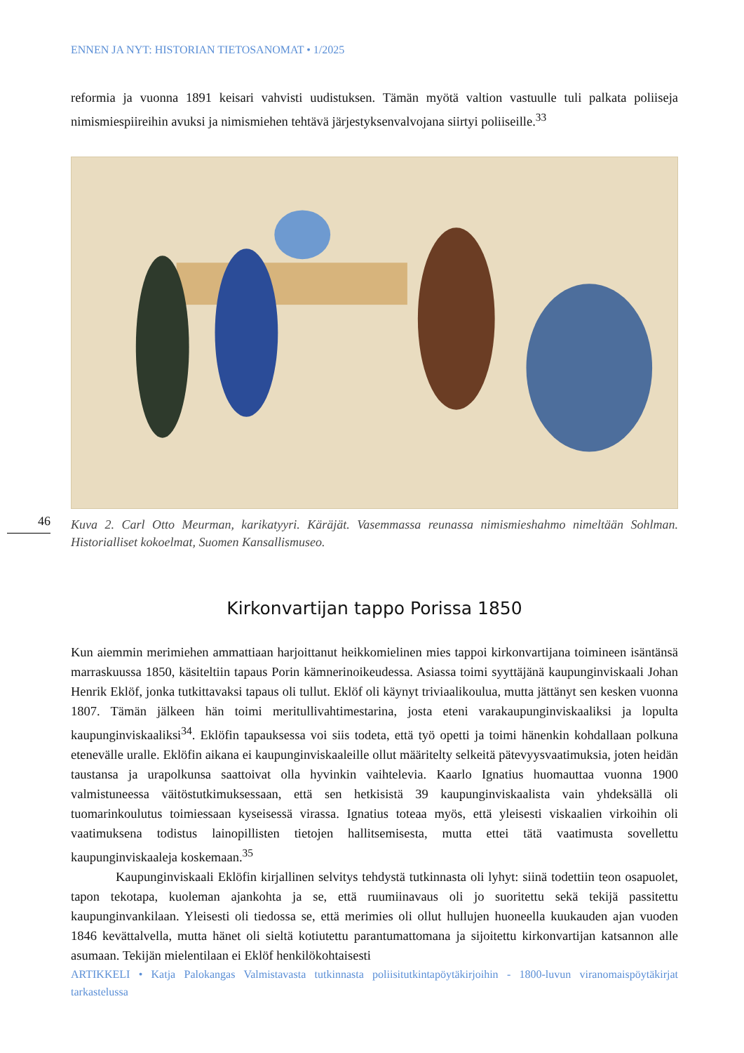ENNEN JA NYT: HISTORIAN TIETOSANOMAT • 1/2025
46
reformia ja vuonna 1891 keisari vahvisti uudistuksen. Tämän myötä valtion vastuulle tuli palkata poliiseja nimismiespiireihin avuksi ja nimismiehen tehtävä järjestyksenvalvojana siirtyi poliiseille.<sup>33</sup>
Kuva 2. Carl Otto Meurman, karikatyyri. Käräjät. Vasemmassa reunassa nimismieshahmo nimeltään Sohlman. Historialliset kokoelmat, Suomen Kansallismuseo.
Kirkonvartijan tappo Porissa 1850
Kun aiemmin merimiehen ammattiaan harjoittanut heikkomielinen mies tappoi kirkonvartijana toimineen isäntänsä marraskuussa 1850, käsiteltiin tapaus Porin kämnerinoikeudessa. Asiassa toimi syyttäjänä kaupunginviskaali Johan Henrik Eklöf, jonka tutkittavaksi tapaus oli tullut. Eklöf oli käynyt triviaalikoulua, mutta jättänyt sen kesken vuonna 1807. Tämän jälkeen hän toimi meritullivahtimestarina, josta eteni varakaupunginviskaaliksi ja lopulta kaupunginviskaaliksi<sup>34</sup>. Eklöfin tapauksessa voi siis todeta, että työ opetti ja toimi hänenkin kohdallaan polkuna etenevälle uralle. Eklöfin aikana ei kaupunginviskaaleille ollut määritelty selkeitä pätevyysvaatimuksia, joten heidän taustansa ja urapolkunsa saattoivat olla hyvinkin vaihtelevia. Kaarlo Ignatius huomauttaa vuonna 1900 valmistuneessa väitöstutkimuksessaan, että sen hetkisistä 39 kaupunginviskaalista vain yhdeksällä oli tuomarinkoulutus toimiessaan kyseisessä virassa. Ignatius toteaa myös, että yleisesti viskaalien virkoihin oli vaatimuksena todistus lainopillisten tietojen hallitsemisesta, mutta ettei tätä vaatimusta sovellettu kaupunginviskaaleja koskemaan.<sup>35</sup>
Kaupunginviskaali Eklöfin kirjallinen selvitys tehdystä tutkinnasta oli lyhyt: siinä todettiin teon osapuolet, tapon tekotapa, kuoleman ajankohta ja se, että ruumiinavaus oli jo suoritettu sekä tekijä passitettu kaupunginvankilaan. Yleisesti oli tiedossa se, että merimies oli ollut hullujen huoneella kuukauden ajan vuoden 1846 kevättalvella, mutta hänet oli sieltä kotiutettu parantumattomana ja sijoitettu kirkonvartijan katsannon alle asumaan. Tekijän mielentilaan ei Eklöf henkilökohtaisesti
ARTIKKELI • Katja Palokangas Valmistavasta tutkinnasta poliisitutkintapöytäkirjoihin - 1800-luvun viranomaispöytäkirjat tarkastelussa